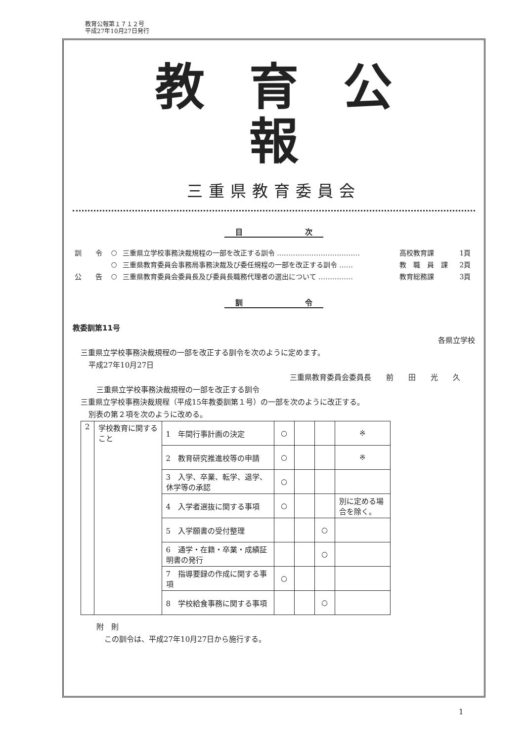教育公報第１７１２号
平成27年10月27日発行
教育公報
三重県教育委員会
目 次
| 訓 令 | ○ | 三重県立学校事務決裁規程の一部を改正する訓令 ……………………………… | 高校教育課 | 1頁 |
| | ○ | 三重県教育委員会事務局事務決裁及び委任規程の一部を改正する訓令 …… | 教 職 員 課 | 2頁 |
| 公 告 | ○ | 三重県教育委員会委員長及び委員長職務代理者の選出について …………… | 教育総務課 | 3頁 |
訓 令
教委訓第11号
各県立学校
三重県立学校事務決裁規程の一部を改正する訓令を次のように定めます。
平成27年10月27日
三重県教育委員会委員長　　前　　田　　光　　久
三重県立学校事務決裁規程の一部を改正する訓令
三重県立学校事務決裁規程（平成15年教委訓第１号）の一部を次のように改正する。
別表の第２項を次のように改める。
| 2 | 学校教育に関すること | 1 年間行事計画の決定 | ○ | | | ※ |
| | | 2 教育研究推進校等の申請 | ○ | | | ※ |
| | | 3 入学、卒業、転学、退学、休学等の承認 | ○ | | | |
| | | 4 入学者選抜に関する事項 | ○ | | | 別に定める場合を除く。 |
| | | 5 入学願書の受付整理 | | | ○ | |
| | | 6 通学・在籍・卒業・成績証明書の発行 | | | ○ | |
| | | 7 指導要録の作成に関する事項 | ○ | | | |
| | | 8 学校給食事務に関する事項 | | | ○ | |
附　則
この訓令は、平成27年10月27日から施行する。
1